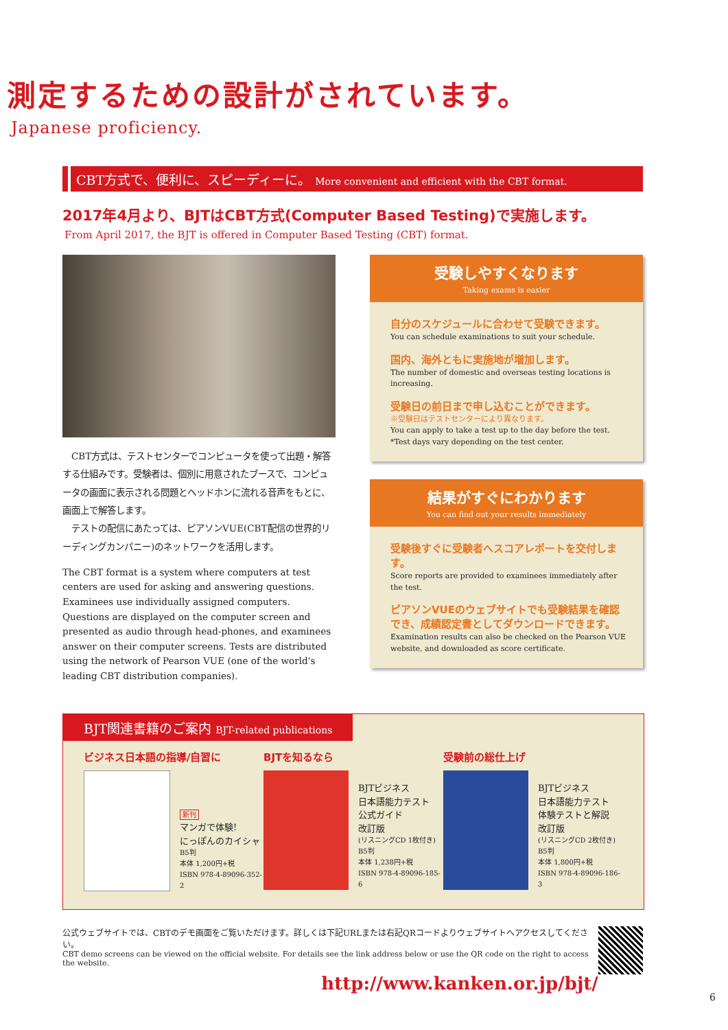測定するための設計がされています。
Japanese proficiency.
CBT方式で、便利に、スピーディーに。 More convenient and efficient with the CBT format.
2017年4月より、BJTはCBT方式(Computer Based Testing)で実施します。
From April 2017, the BJT is offered in Computer Based Testing (CBT) format.
　CBT方式は、テストセンターでコンピュータを使って出題・解答する仕組みです。受験者は、個別に用意されたブースで、コンピュータの画面に表示される問題とヘッドホンに流れる音声をもとに、画面上で解答します。
　テストの配信にあたっては、ピアソンVUE(CBT配信の世界的リーディングカンパニー)のネットワークを活用します。
The CBT format is a system where computers at test centers are used for asking and answering questions. Examinees use individually assigned computers. Questions are displayed on the computer screen and presented as audio through head-phones, and examinees answer on their computer screens. Tests are distributed using the network of Pearson VUE (one of the world's leading CBT distribution companies).
受験しやすくなります
Taking exams is easier
自分のスケジュールに合わせて受験できます。
You can schedule examinations to suit your schedule.
国内、海外ともに実施地が増加します。
The number of domestic and overseas testing locations is increasing.
受験日の前日まで申し込むことができます。
※受験日はテストセンターにより異なります。
You can apply to take a test up to the day before the test.
*Test days vary depending on the test center.
結果がすぐにわかります
You can find out your results immediately
受験後すぐに受験者へスコアレポートを交付します。
Score reports are provided to examinees immediately after the test.
ピアソンVUEのウェブサイトでも受験結果を確認でき、成績認定書としてダウンロードできます。
Examination results can also be checked on the Pearson VUE website, and downloaded as score certificate.
BJT関連書籍のご案内 BJT-related publications
ビジネス日本語の指導/自習に
新刊
マンガで体験!
にっぽんのカイシャ
B5判
本体 1,200円+税
ISBN 978-4-89096-352-2
BJTを知るなら
BJTビジネス
日本語能力テスト
公式ガイド
改訂版
(リスニングCD 1枚付き)
B5判
本体 1,238円+税
ISBN 978-4-89096-185-6
受験前の総仕上げ
BJTビジネス
日本語能力テスト
体験テストと解説
改訂版
(リスニングCD 2枚付き)
B5判
本体 1,800円+税
ISBN 978-4-89096-186-3
公式ウェブサイトでは、CBTのデモ画面をご覧いただけます。詳しくは下記URLまたは右記QRコードよりウェブサイトへアクセスしてください。
CBT demo screens can be viewed on the official website. For details see the link address below or use the QR code on the right to access the website.
http://www.kanken.or.jp/bjt/
6